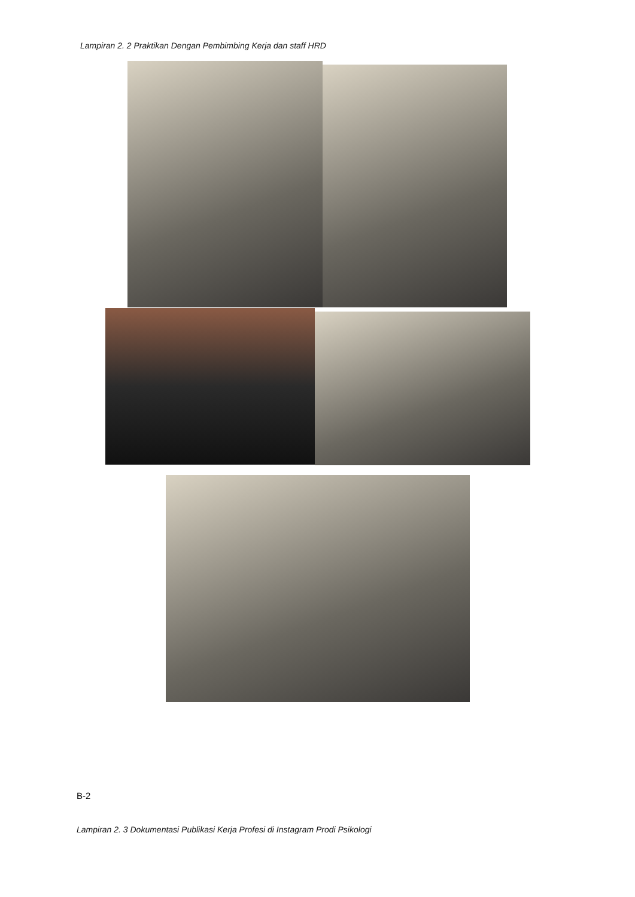Lampiran 2. 2 Praktikan Dengan Pembimbing Kerja dan staff HRD
B-2
Lampiran 2. 3 Dokumentasi Publikasi Kerja Profesi di Instagram Prodi Psikologi